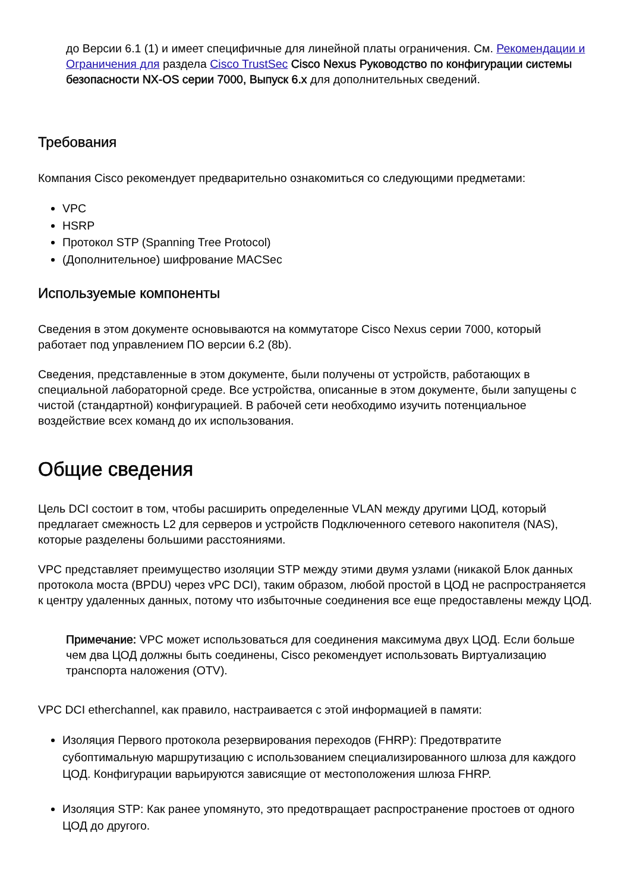до Версии 6.1 (1) и имеет специфичные для линейной платы ограничения. См. Рекомендации и Ограничения для раздела Cisco TrustSec Cisco Nexus Руководство по конфигурации системы безопасности NX-OS серии 7000, Выпуск 6.x для дополнительных сведений.
Требования
Компания Cisco рекомендует предварительно ознакомиться со следующими предметами:
VPC
HSRP
Протокол STP (Spanning Tree Protocol)
(Дополнительное) шифрование MACSec
Используемые компоненты
Сведения в этом документе основываются на коммутаторе Cisco Nexus серии 7000, который работает под управлением ПО версии 6.2 (8b).
Сведения, представленные в этом документе, были получены от устройств, работающих в специальной лабораторной среде. Все устройства, описанные в этом документе, были запущены с чистой (стандартной) конфигурацией. В рабочей сети необходимо изучить потенциальное воздействие всех команд до их использования.
Общие сведения
Цель DCI состоит в том, чтобы расширить определенные VLAN между другими ЦОД, который предлагает смежность L2 для серверов и устройств Подключенного сетевого накопителя (NAS), которые разделены большими расстояниями.
VPC представляет преимущество изоляции STP между этими двумя узлами (никакой Блок данных протокола моста (BPDU) через vPC DCI), таким образом, любой простой в ЦОД не распространяется к центру удаленных данных, потому что избыточные соединения все еще предоставлены между ЦОД.
Примечание: VPC может использоваться для соединения максимума двух ЦОД. Если больше чем два ЦОД должны быть соединены, Cisco рекомендует использовать Виртуализацию транспорта наложения (OTV).
VPC DCI etherchannel, как правило, настраивается с этой информацией в памяти:
Изоляция Первого протокола резервирования переходов (FHRP): Предотвратите субоптимальную маршрутизацию с использованием специализированного шлюза для каждого ЦОД. Конфигурации варьируются зависящие от местоположения шлюза FHRP.
Изоляция STP: Как ранее упомянуто, это предотвращает распространение простоев от одного ЦОД до другого.